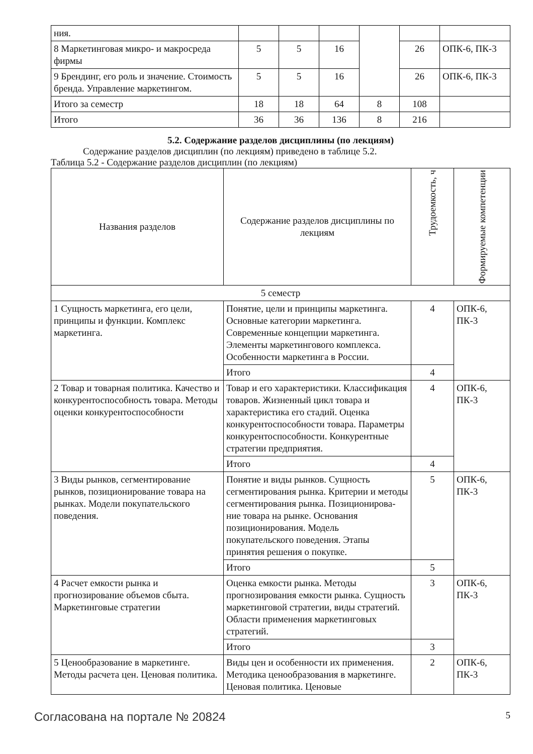| ния. | | | | | | |
| 8 Маркетинговая микро- и макросреда фирмы | 5 | 5 | 16 | | 26 | ОПК-6, ПК-3 |
| 9 Брендинг, его роль и значение. Стоимость бренда. Управление маркетингом. | 5 | 5 | 16 | | 26 | ОПК-6, ПК-3 |
| Итого за семестр | 18 | 18 | 64 | 8 | 108 | |
| Итого | 36 | 36 | 136 | 8 | 216 | |
5.2. Содержание разделов дисциплины (по лекциям)
Содержание разделов дисциплин (по лекциям) приведено в таблице 5.2.
Таблица 5.2 - Содержание разделов дисциплин (по лекциям)
| Названия разделов | Содержание разделов дисциплины по лекциям | Трудоемкость, ч | Формируемые компетенции |
| --- | --- | --- | --- |
| 5 семестр | | | |
| 1 Сущность маркетинга, его цели, принципы и функции. Комплекс маркетинга. | Понятие, цели и принципы маркетинга. Основные категории маркетинга. Современные концепции маркетинга. Элементы маркетингового комплекса. Особенности маркетинга в России. | 4 | ОПК-6, ПК-3 |
| | Итого | 4 | |
| 2 Товар и товарная политика. Качество и конкурентоспособность товара. Методы оценки конкурентоспособности | Товар и его характеристики. Классификация товаров. Жизненный цикл товара и характеристика его стадий. Оценка конкурентоспособности товара. Параметры конкурентоспособности. Конкурентные стратегии предприятия. | 4 | ОПК-6, ПК-3 |
| | Итого | 4 | |
| 3 Виды рынков, сегментирование рынков, позиционирование товара на рынках. Модели покупательского поведения. | Понятие и виды рынков. Сущность сегментирования рынка. Критерии и методы сегментирования рынка. Позиционирова-ние товара на рынке. Основания позиционирования. Модель покупательского поведения. Этапы принятия решения о покупке. | 5 | ОПК-6, ПК-3 |
| | Итого | 5 | |
| 4 Расчет емкости рынка и прогнозирование объемов сбыта. Маркетинговые стратегии | Оценка емкости рынка. Методы прогнозирования емкости рынка. Сущность маркетинговой стратегии, виды стратегий. Области применения маркетинговых стратегий. | 3 | ОПК-6, ПК-3 |
| | Итого | 3 | |
| 5 Ценообразование в маркетинге. Методы расчета цен. Ценовая политика. | Виды цен и особенности их применения. Методика ценообразования в маркетинге. Ценовая политика. Ценовые | 2 | ОПК-6, ПК-3 |
Согласована на портале № 20824 5